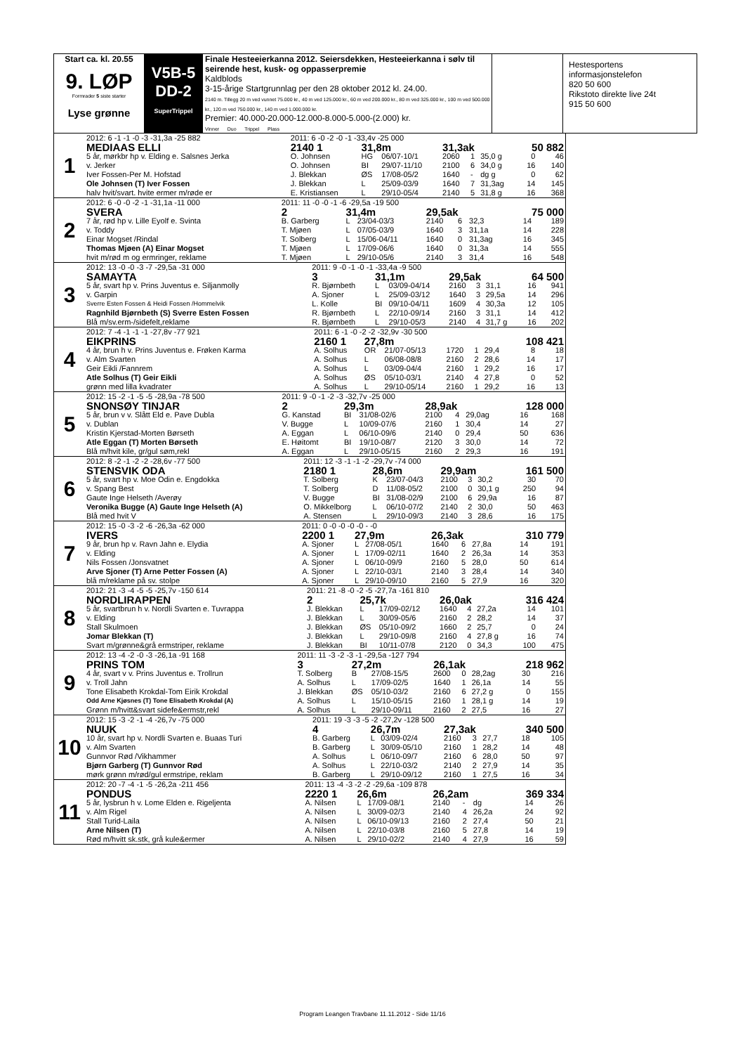Start ca. kl. 20.55
9. LØP
Formrader 5 siste starter
Lyse grønne
V5B-5
DD-2
SuperTrippel
Finale Hesteeierkanna 2012. Seiersdekken, Hesteeierkanna i sølv til seirende hest, kusk- og oppasserpremie
Kaldblods
3-15-årige Startgrunnlag per den 28 oktober 2012 kl. 24.00.
2140 m. Tillegg 20 m ved vunnet 75.000 kr., 40 m ved 125.000 kr., 60 m ved 200.000 kr., 80 m ved 325.000 kr., 100 m ved 500.000 kr., 120 m ved 750.000 kr., 140 m ved 1.000.000 kr.
Premier: 40.000-20.000-12.000-8.000-5.000-(2.000) kr.
Vinner Duo Trippel Plass
Hestesportens informasjonstelefon
820 50 600
Rikstoto direkte live 24t
915 50 600
| 1 | 2012: 6 -1 -1 -0 -3 -31,3a -25 882 | 2011: 6 -0 -2 -0 -1 -33,4v -25 000 | | | | | | | |
| | MEDIAAS ELLI | 2140 1 | 31,8m | | 31,3ak | | | 50 882 | |
| | 5 år, mørkbr hp v. Elding e. Salsnes Jerka | O. Johnsen | HG | 06/07-10/1 | 2060 | 1 | 35,0 g | 0 | 46 |
| | v. Jerker | O. Johnsen | BI | 29/07-11/10 | 2100 | 6 | 34,0 g | 16 | 140 |
| | Iver Fossen-Per M. Hofstad | J. Blekkan | ØS | 17/08-05/2 | 1640 | - | dg g | 0 | 62 |
| | Ole Johnsen (T) Iver Fossen | J. Blekkan | L | 25/09-03/9 | 1640 | 7 | 31,3ag | 14 | 145 |
| | halv hvit/svart. hvite ermer m/røde er | E. Kristiansen | L | 29/10-05/4 | 2140 | 5 | 31,8 g | 16 | 368 |
| 2 | 2012: 6 -0 -0 -2 -1 -31,1a -11 000 | 2011: 11 -0 -0 -1 -6 -29,5a -19 500 | | | | | | | |
| | SVERA | 2 | 31,4m | | 29,5ak | | | 75 000 | |
| | 7 år, rød hp v. Lille Eyolf e. Svinta | B. Garberg | L | 23/04-03/3 | 2140 | 6 | 32,3 | 14 | 189 |
| | v. Toddy | T. Mjøen | L | 07/05-03/9 | 1640 | 3 | 31,1a | 14 | 228 |
| | Einar Mogset /Rindal | T. Solberg | L | 15/06-04/11 | 1640 | 0 | 31,3ag | 16 | 345 |
| | Thomas Mjøen (A) Einar Mogset | T. Mjøen | L | 17/09-06/6 | 1640 | 0 | 31,3a | 14 | 555 |
| | hvit m/rød m og ermringer, reklame | T. Mjøen | L | 29/10-05/6 | 2140 | 3 | 31,4 | 16 | 548 |
| 3 | 2012: 13 -0 -0 -3 -7 -29,5a -31 000 | 2011: 9 -0 -1 -0 -1 -33,4a -9 500 | | | | | | | |
| | SAMAYTA | 3 | 31,1m | | 29,5ak | | | 64 500 | |
| | 5 år, svart hp v. Prins Juventus e. Siljanmolly | R. Bjørnbeth | L | 03/09-04/14 | 2160 | 3 | 31,1 | 16 | 941 |
| | v. Garpin | A. Sjoner | L | 25/09-03/12 | 1640 | 3 | 29,5a | 14 | 296 |
| | Sverre Esten Fossen & Heidi Fossen /Hommelvik | L. Kolle | BI | 09/10-04/11 | 1609 | 4 | 30,3a | 12 | 105 |
| | Ragnhild Bjørnbeth (S) Sverre Esten Fossen | R. Bjørnbeth | L | 22/10-09/14 | 2160 | 3 | 31,1 | 14 | 412 |
| | Blå m/sv.erm-/sidefelt,reklame | R. Bjørnbeth | L | 29/10-05/3 | 2140 | 4 | 31,7 g | 16 | 202 |
| 4 | 2012: 7 -4 -1 -1 -1 -27,8v -77 921 | 2011: 6 -1 -0 -2 -2 -32,9v -30 500 | | | | | | | |
| | EIKPRINS | 2160 1 | 27,8m | | | | | 108 421 | |
| | 4 år, brun h v. Prins Juventus e. Frøken Karma | A. Solhus | OR | 21/07-05/13 | 1720 | 1 | 29,4 | 8 | 18 |
| | v. Alm Svarten | A. Solhus | L | 06/08-08/8 | 2160 | 2 | 28,6 | 14 | 17 |
| | Geir Eikli /Fannrem | A. Solhus | L | 03/09-04/4 | 2160 | 1 | 29,2 | 16 | 17 |
| | Atle Solhus (T) Geir Eikli | A. Solhus | ØS | 05/10-03/1 | 2140 | 4 | 27,8 | 0 | 52 |
| | grønn med lilla kvadrater | A. Solhus | L | 29/10-05/14 | 2160 | 1 | 29,2 | 16 | 13 |
| 5 | 2012: 15 -2 -1 -5 -5 -28,9a -78 500 | 2011: 9 -0 -1 -2 -3 -32,7v -25 000 | | | | | | | |
| | SNONSØY TINJAR | 2 | 29,3m | | 28,9ak | | | 128 000 | |
| | 5 år, brun v v. Slått Eld e. Pave Dubla | G. Kanstad | BI | 31/08-02/6 | 2100 | 4 | 29,0ag | 16 | 168 |
| | v. Dublan | V. Bugge | L | 10/09-07/6 | 2160 | 1 | 30,4 | 14 | 27 |
| | Kristin Kjerstad-Morten Børseth | A. Eggan | L | 06/10-09/6 | 2140 | 0 | 29,4 | 50 | 636 |
| | Atle Eggan (T) Morten Børseth | E. Høitomt | BI | 19/10-08/7 | 2120 | 3 | 30,0 | 14 | 72 |
| | Blå m/hvit kile, gr/gul søm,rekl | A. Eggan | L | 29/10-05/15 | 2160 | 2 | 29,3 | 16 | 191 |
| 6 | 2012: 8 -2 -1 -2 -2 -28,6v -77 500 | 2011: 12 -3 -1 -1 -2 -29,7v -74 000 | | | | | | | |
| | STENSVIK ODA | 2180 1 | 28,6m | | 29,9am | | | 161 500 | |
| | 5 år, svart hp v. Moe Odin e. Engdokka | T. Solberg | K | 23/07-04/3 | 2100 | 3 | 30,2 | 30 | 70 |
| | v. Spang Best | T. Solberg | D | 11/08-05/2 | 2100 | 0 | 30,1 g | 250 | 94 |
| | Gaute Inge Helseth /Averøy | V. Bugge | BI | 31/08-02/9 | 2100 | 6 | 29,9a | 16 | 87 |
| | Veronika Bugge (A) Gaute Inge Helseth (A) | O. Mikkelborg | L | 06/10-07/2 | 2140 | 2 | 30,0 | 50 | 463 |
| | Blå med hvit V | A. Stensen | L | 29/10-09/3 | 2140 | 3 | 28,6 | 16 | 175 |
| 7 | 2012: 15 -0 -3 -2 -6 -26,3a -62 000 | 2011: 0 -0 -0 -0 -0 - -0 | | | | | | | |
| | IVERS | 2200 1 | 27,9m | | 26,3ak | | | 310 779 | |
| | 9 år, brun hp v. Ravn Jahn e. Elydia | A. Sjoner | L | 27/08-05/1 | 1640 | 6 | 27,8a | 14 | 191 |
| | v. Elding | A. Sjoner | L | 17/09-02/11 | 1640 | 2 | 26,3a | 14 | 353 |
| | Nils Fossen /Jonsvatnet | A. Sjoner | L | 06/10-09/9 | 2160 | 5 | 28,0 | 50 | 614 |
| | Arve Sjoner (T) Arne Petter Fossen (A) | A. Sjoner | L | 22/10-03/1 | 2140 | 3 | 28,4 | 14 | 340 |
| | blå m/reklame på sv. stolpe | A. Sjoner | L | 29/10-09/10 | 2160 | 5 | 27,9 | 16 | 320 |
| 8 | 2012: 21 -3 -4 -5 -5 -25,7v -150 614 | 2011: 21 -8 -0 -2 -5 -27,7a -161 810 | | | | | | | |
| | NORDLIRAPPEN | 2 | 25,7k | | 26,0ak | | | 316 424 | |
| | 5 år, svartbrun h v. Nordli Svarten e. Tuvrappa | J. Blekkan | L | 17/09-02/12 | 1640 | 4 | 27,2a | 14 | 101 |
| | v. Elding | J. Blekkan | L | 30/09-05/6 | 2160 | 2 | 28,2 | 14 | 37 |
| | Stall Skulmoen | J. Blekkan | ØS | 05/10-09/2 | 1660 | 2 | 25,7 | 0 | 24 |
| | Jomar Blekkan (T) | J. Blekkan | L | 29/10-09/8 | 2160 | 4 | 27,8 g | 16 | 74 |
| | Svart m/grønne&grå ermstriper, reklame | J. Blekkan | BI | 10/11-07/8 | 2120 | 0 | 34,3 | 100 | 475 |
| 9 | 2012: 13 -4 -2 -0 -3 -26,1a -91 168 | 2011: 11 -3 -2 -3 -1 -29,5a -127 794 | | | | | | | |
| | PRINS TOM | 3 | 27,2m | | 26,1ak | | | 218 962 | |
| | 4 år, svart v v. Prins Juventus e. Trollrun | T. Solberg | B | 27/08-15/5 | 2600 | 0 | 28,2ag | 30 | 216 |
| | v. Troll Jahn | A. Solhus | L | 17/09-02/5 | 1640 | 1 | 26,1a | 14 | 55 |
| | Tone Elisabeth Krokdal-Tom Eirik Krokdal | J. Blekkan | ØS | 05/10-03/2 | 2160 | 6 | 27,2 g | 0 | 155 |
| | Odd Arne Kjøsnes (T) Tone Elisabeth Krokdal (A) | A. Solhus | L | 15/10-05/15 | 2160 | 1 | 28,1 g | 14 | 19 |
| | Grønn m/hvitt&svart sidefe&ermstr,rekl | A. Solhus | L | 29/10-09/11 | 2160 | 2 | 27,5 | 16 | 27 |
| 10 | 2012: 15 -3 -2 -1 -4 -26,7v -75 000 | 2011: 19 -3 -3 -5 -2 -27,2v -128 500 | | | | | | | |
| | NUUK | 4 | 26,7m | | 27,3ak | | | 340 500 | |
| | 10 år, svart hp v. Nordli Svarten e. Buaas Turi | B. Garberg | L | 03/09-02/4 | 2160 | 3 | 27,7 | 18 | 105 |
| | v. Alm Svarten | B. Garberg | L | 30/09-05/10 | 2160 | 1 | 28,2 | 14 | 48 |
| | Gunnvor Rød /Vikhammer | A. Solhus | L | 06/10-09/7 | 2160 | 6 | 28,0 | 50 | 97 |
| | Bjørn Garberg (T) Gunnvor Rød | A. Solhus | L | 22/10-03/2 | 2140 | 2 | 27,9 | 14 | 35 |
| | mørk grønn m/rød/gul ermstripe, reklam | B. Garberg | L | 29/10-09/12 | 2160 | 1 | 27,5 | 16 | 34 |
| 11 | 2012: 20 -7 -4 -1 -5 -26,2a -211 456 | 2011: 13 -4 -3 -2 -2 -29,6a -109 878 | | | | | | | |
| | PONDUS | 2220 1 | 26,6m | | 26,2am | | | 369 334 | |
| | 5 år, lysbrun h v. Lome Elden e. Rigeljenta | A. Nilsen | L | 17/09-08/1 | 2140 | - | dg | 14 | 26 |
| | v. Alm Rigel | A. Nilsen | L | 30/09-02/3 | 2140 | 4 | 26,2a | 24 | 92 |
| | Stall Turid-Laila | A. Nilsen | L | 06/10-09/13 | 2160 | 2 | 27,4 | 50 | 21 |
| | Arne Nilsen (T) | A. Nilsen | L | 22/10-03/8 | 2160 | 5 | 27,8 | 14 | 19 |
| | Rød m/hvitt sk.stk, grå kule&ermer | A. Nilsen | L | 29/10-02/2 | 2140 | 4 | 27,9 | 16 | 59 |
Program Leangen Travbane 11.11.2012 - Side 11/16